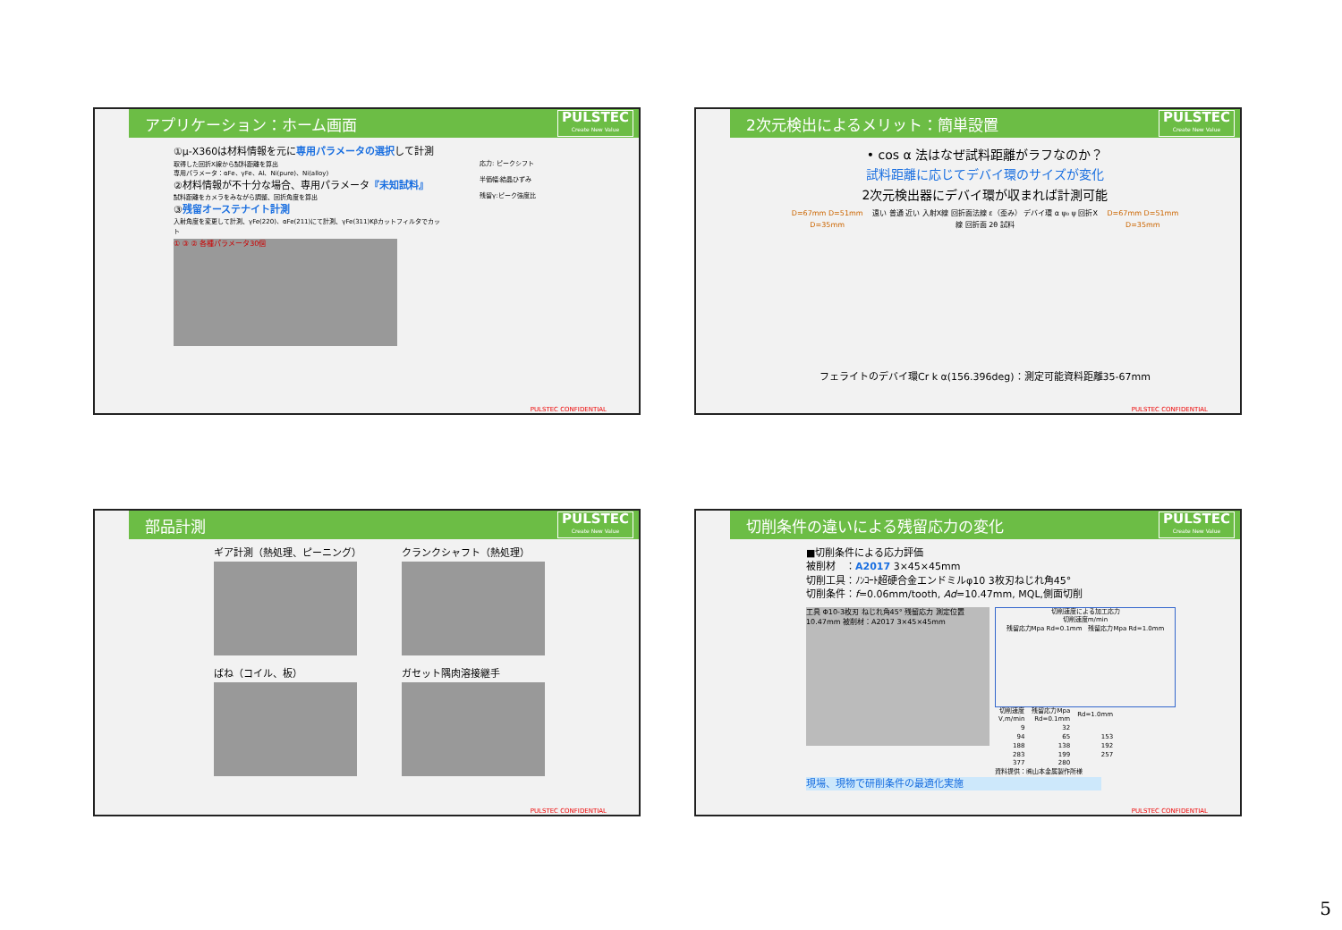アプリケーション：ホーム画面 PULSTEC
Create New Value
①μ-X360は材料情報を元に専用パラメータの選択して計測
取得した回折X線から試料距離を算出
専用パラメータ：αFe、γFe、Al、Ni(pure)、Ni(alloy)
②材料情報が不十分な場合、専用パラメータ『未知試料』
試料距離をカメラをみながら調整、回折角度を算出
③残留オーステナイト計測
入射角度を変更して計測、γFe(220)、αFe(211)にて計測、γFe(311)Kβカットフィルタでカット
① ③ ② 各種パラメータ30個
応力: ピークシフト
半価幅:結晶ひずみ
残留γ:ピーク強度比
PULSTEC CONFIDENTIAL
2次元検出によるメリット：簡単設置 PULSTEC
Create New Value
• cos α 法はなぜ試料距離がラフなのか？
試料距離に応じてデバイ環のサイズが変化
2次元検出器にデバイ環が収まれば計測可能
D=67mm D=51mm D=35mm 遠い 普通 近い 入射X線 回折面法線 ε（歪み） デバイ環 α ψ₀ ψ 回折X線 回折面 2θ 試料 D=67mm D=51mm D=35mm
フェライトのデバイ環Cr k α(156.396deg)：測定可能資料距離35-67mm
PULSTEC CONFIDENTIAL
部品計測 PULSTEC
Create New Value
ギア計測（熱処理、ピーニング）
クランクシャフト（熱処理）
ばね（コイル、板）
ガセット隅肉溶接継手
PULSTEC CONFIDENTIAL
切削条件の違いによる残留応力の変化 PULSTEC
Create New Value
■切削条件による応力評価
被削材　：A2017 3×45×45mm
切削工具：ﾉﾝｺｰﾄ超硬合金エンドミルφ10 3枚刃ねじれ角45°
切削条件：f=0.06mm/tooth, Ad=10.47mm, MQL,側面切削
工具 Φ10-3枚刃 ねじれ角45° 残留応力 測定位置 10.47mm 被削材：A2017 3×45×45mm
切削速度による加工応力
切削速度m/min
残留応力Mpa Rd=0.1mm　残留応力Mpa Rd=1.0mm
| 切削速度 V,m/min | 残留応力Mpa Rd=0.1mm | Rd=1.0mm |
| --- | --- | --- |
| 9 | 32 | |
| 94 | 65 | 153 |
| 188 | 138 | 192 |
| 283 | 199 | 257 |
| 377 | 280 | |
資料提供：㈱山本金属製作所様
現場、現物で研削条件の最適化実施
PULSTEC CONFIDENTIAL
5